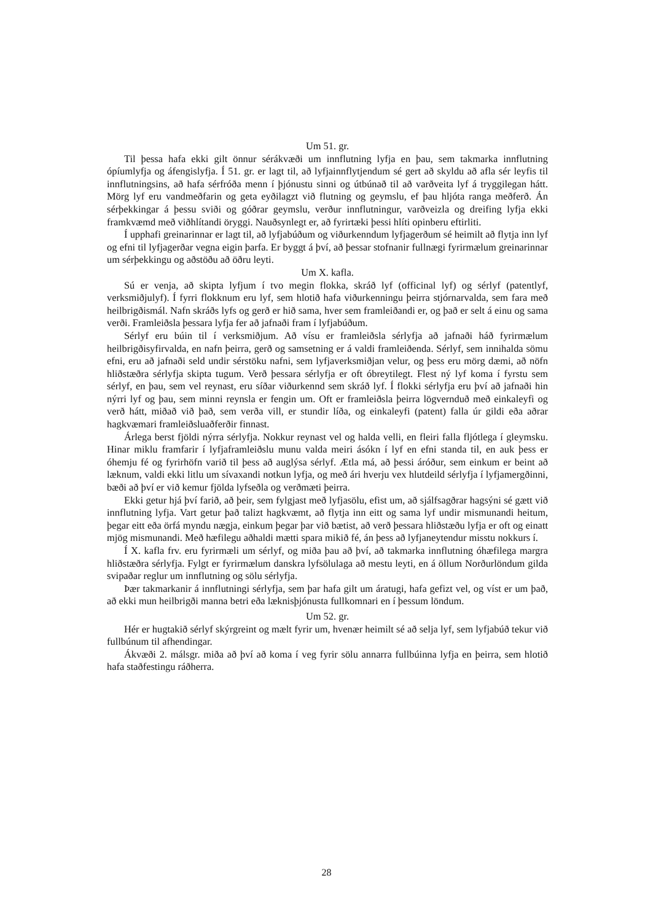Um 51. gr.
Til þessa hafa ekki gilt önnur sérákvæði um innflutning lyfja en þau, sem takmarka innflutning ópíumlyfja og áfengislyfja. Í 51. gr. er lagt til, að lyfjainnflytjendum sé gert að skyldu að afla sér leyfis til innflutningsins, að hafa sérfróða menn í þjónustu sinni og útbúnað til að varðveita lyf á tryggilegan hátt. Mörg lyf eru vandmeðfarin og geta eyðilagzt við flutning og geymslu, ef þau hljóta ranga meðferð. Án sérþekkingar á þessu sviði og góðrar geymslu, verður innflutningur, varðveizla og dreifing lyfja ekki framkvæmd með viðhlítandi öryggi. Nauðsynlegt er, að fyrirtæki þessi hlíti opinberu eftirliti.
Í upphafi greinarinnar er lagt til, að lyfjabúðum og viðurkenndum lyfjagerðum sé heimilt að flytja inn lyf og efni til lyfjagerðar vegna eigin þarfa. Er byggt á því, að þessar stofnanir fullnægi fyrirmælum greinarinnar um sérþekkingu og aðstöðu að öðru leyti.
Um X. kafla.
Sú er venja, að skipta lyfjum í tvo megin flokka, skráð lyf (officinal lyf) og sérlyf (patentlyf, verksmiðjulyf). Í fyrri flokknum eru lyf, sem hlotið hafa viðurkenningu þeirra stjórnarvalda, sem fara með heilbrigðismál. Nafn skráðs lyfs og gerð er hið sama, hver sem framleiðandi er, og það er selt á einu og sama verði. Framleiðsla þessara lyfja fer að jafnaði fram í lyfjabúðum.
Sérlyf eru búin til í verksmiðjum. Að vísu er framleiðsla sérlyfja að jafnaði háð fyrirmælum heilbrigðisyfirvalda, en nafn þeirra, gerð og samsetning er á valdi framleiðenda. Sérlyf, sem innihalda sömu efni, eru að jafnaði seld undir sérstöku nafni, sem lyfjaverksmiðjan velur, og þess eru mörg dæmi, að nöfn hliðstæðra sérlyfja skipta tugum. Verð þessara sérlyfja er oft óbreytilegt. Flest ný lyf koma í fyrstu sem sérlyf, en þau, sem vel reynast, eru síðar viðurkennd sem skráð lyf. Í flokki sérlyfja eru því að jafnaði hin nýrri lyf og þau, sem minni reynsla er fengin um. Oft er framleiðsla þeirra lögvernduð með einkaleyfi og verð hátt, miðað við það, sem verða vill, er stundir líða, og einkaleyfi (patent) falla úr gildi eða aðrar hagkvæmari framleiðsluaðferðir finnast.
Árlega berst fjöldi nýrra sérlyfja. Nokkur reynast vel og halda velli, en fleiri falla fljótlega í gleymsku. Hinar miklu framfarir í lyfjaframleiðslu munu valda meiri ásókn í lyf en efni standa til, en auk þess er óhemju fé og fyrirhöfn varið til þess að auglýsa sérlyf. Ætla má, að þessi áróður, sem einkum er beint að læknum, valdi ekki litlu um sívaxandi notkun lyfja, og með ári hverju vex hlutdeild sérlyfja í lyfjamergðinni, bæði að því er við kemur fjölda lyfseðla og verðmæti þeirra.
Ekki getur hjá því farið, að þeir, sem fylgjast með lyfjasölu, efist um, að sjálfsagðrar hagsýni sé gætt við innflutning lyfja. Vart getur það talizt hagkvæmt, að flytja inn eitt og sama lyf undir mismunandi heitum, þegar eitt eða örfá myndu nægja, einkum þegar þar við bætist, að verð þessara hliðstæðu lyfja er oft og einatt mjög mismunandi. Með hæfilegu aðhaldi mætti spara mikið fé, án þess að lyfjaneytendur misstu nokkurs í.
Í X. kafla frv. eru fyrirmæli um sérlyf, og miða þau að því, að takmarka innflutning óhæfilega margra hliðstæðra sérlyfja. Fylgt er fyrirmælum danskra lyfsölulaga að mestu leyti, en á öllum Norðurlöndum gilda svipaðar reglur um innflutning og sölu sérlyfja.
Þær takmarkanir á innflutningi sérlyfja, sem þar hafa gilt um áratugi, hafa gefizt vel, og víst er um það, að ekki mun heilbrigði manna betri eða læknisþjónusta fullkomnari en í þessum löndum.
Um 52. gr.
Hér er hugtakið sérlyf skýrgreint og mælt fyrir um, hvenær heimilt sé að selja lyf, sem lyfjabúð tekur við fullbúnum til afhendingar.
Ákvæði 2. málsgr. miða að því að koma í veg fyrir sölu annarra fullbúinna lyfja en þeirra, sem hlotið hafa staðfestingu ráðherra.
28